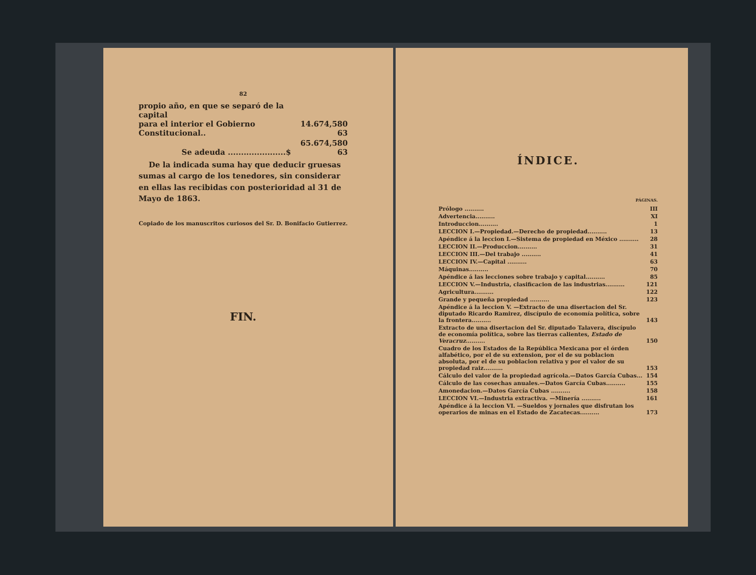82
| propio año, en que se separó de la capital para el interior el Gobierno Constitucional.. | 14.674,580 63 |
| Se adeuda ......................$ | 65.674,580 63 |
De la indicada suma hay que deducir gruesas sumas al cargo de los tenedores, sin considerar en ellas las recibidas con posterioridad al 31 de Mayo de 1863.
Copiado de los manuscritos curiosos del Sr. D. Bonifacio Gutierrez.
FIN.
ÍNDICE.
PÁGINAS.
| Prólogo .......... | III |
| Advertencia.......... | XI |
| Introduccion.......... | 1 |
| LECCION I.—Propiedad.—Derecho de propiedad.......... | 13 |
| Apéndice á la leccion I.—Sistema de propiedad en México .......... | 28 |
| LECCION II.—Produccion.......... | 31 |
| LECCION III.—Del trabajo .......... | 41 |
| LECCION IV.—Capital .......... | 63 |
| Máquinas.......... | 70 |
| Apéndice á las lecciones sobre trabajo y capital.......... | 85 |
| LECCION V.—Industria, clasificacion de las industrias.......... | 121 |
| Agricultura.......... | 122 |
| Grande y pequeña propiedad .......... | 123 |
| Apéndice á la leccion V. —Extracto de una disertacion del Sr. diputado Ricardo Ramirez, discípulo de economía política, sobre la frontera.......... | 143 |
| Extracto de una disertacion del Sr. diputado Talavera, discípulo de economía política, sobre las tierras calientes, Estado de Veracruz .......... | 150 |
| Cuadro de los Estados de la República Mexicana por el órden alfabético, por el de su extension, por el de su poblacion absoluta, por el de su poblacion relativa y por el valor de su propiedad raiz.......... | 153 |
| Cálculo del valor de la propiedad agrícola.—Datos García Cubas... | 154 |
| Cálculo de las cosechas anuales.—Datos García Cubas.......... | 155 |
| Amonedacion.—Datos García Cubas .......... | 158 |
| LECCION VI.—Industria extractiva. —Minería .......... | 161 |
| Apéndice á la leccion VI. —Sueldos y jornales que disfrutan los operarios de minas en el Estado de Zacatecas.......... | 173 |